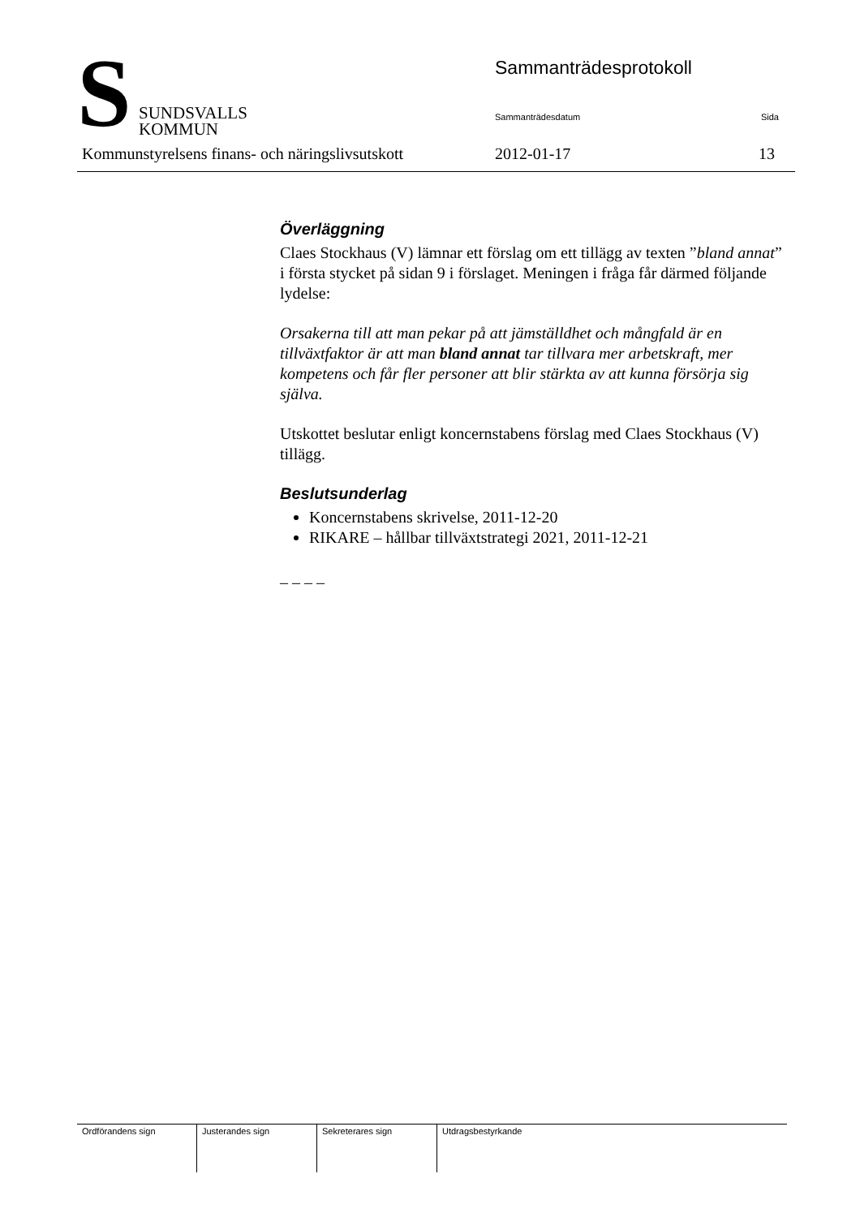S
SUNDSVALLS
KOMMUN
Sammanträdesprotokoll
Sammanträdesdatum Sida
Kommunstyrelsens finans- och näringslivsutskott
2012-01-17 13
Överläggning
Claes Stockhaus (V) lämnar ett förslag om ett tillägg av texten ”bland annat” i första stycket på sidan 9 i förslaget. Meningen i fråga får därmed följande lydelse:
Orsakerna till att man pekar på att jämställdhet och mångfald är en tillväxtfaktor är att man bland annat tar tillvara mer arbetskraft, mer kompetens och får fler personer att blir stärkta av att kunna försörja sig själva.
Utskottet beslutar enligt koncernstabens förslag med Claes Stockhaus (V) tillägg.
Beslutsunderlag
Koncernstabens skrivelse, 2011-12-20
RIKARE – hållbar tillväxtstrategi 2021, 2011-12-21
– – – –
| Ordförandens sign | Justerandes sign | Sekreterares sign | Utdragsbestyrkande |